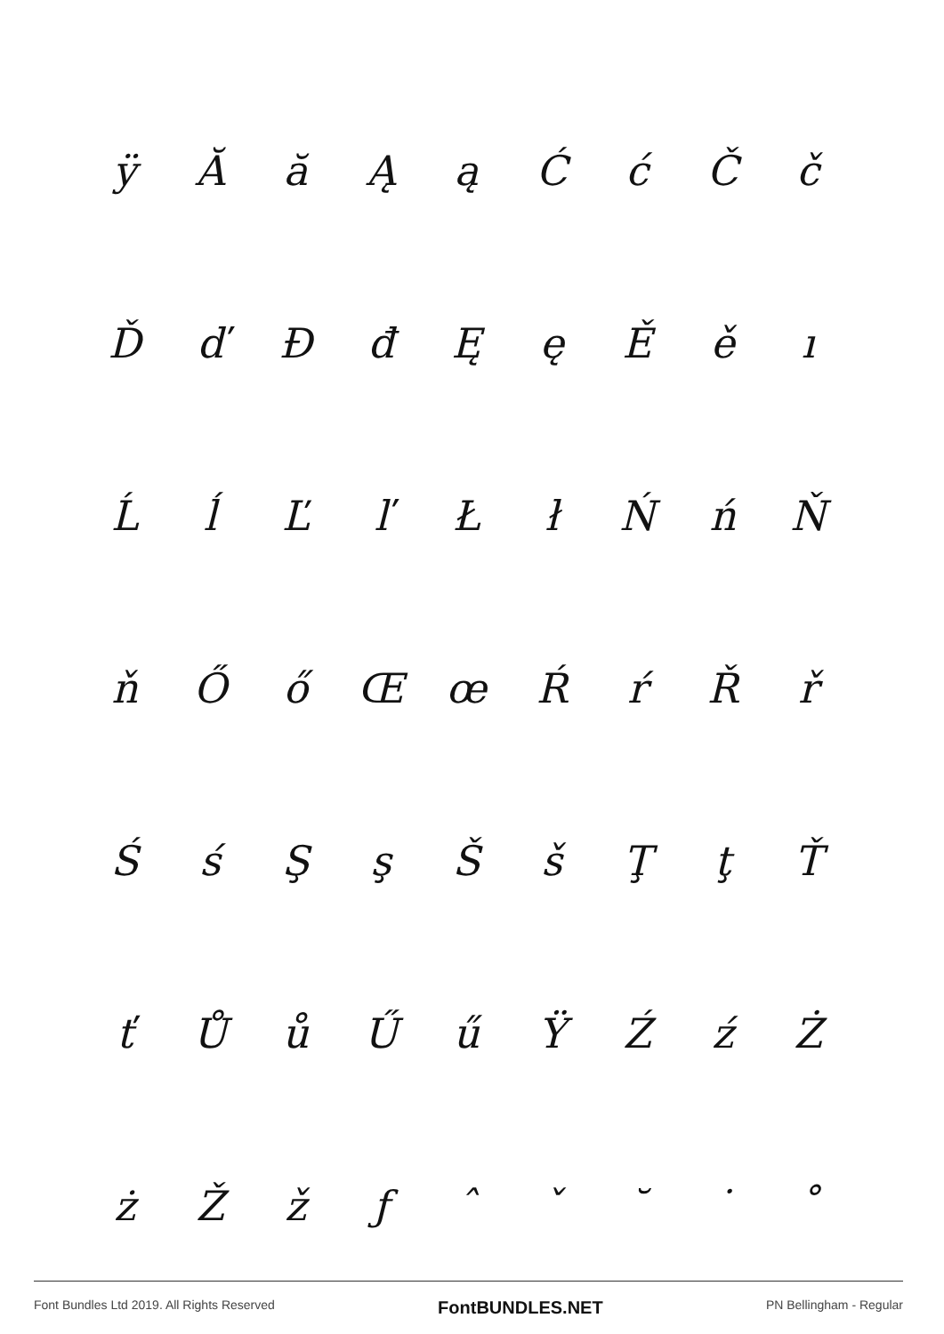| ÿ | Ă | ă | Ą | ą | Ć | ć | Č | č |
| Ď | ď | Đ | đ | Ę | ę | Ě | ě | ı |
| Ĺ | ĺ | Ľ | ľ | Ł | ł | Ń | ń | Ň |
| ň | Ő | ő | Œ | œ | Ŕ | ŕ | Ř | ř |
| Ś | ś | Ş | ş | Š | š | Ţ | ţ | Ť |
| ť | Ů | ů | Ű | ű | Ÿ | Ź | ź | Ż |
| ż | Ž | ž | ƒ | ˆ | ˇ | ˘ | ˙ | ˚ |
Font Bundles Ltd 2019. All Rights Reserved FontBUNDLES.NET PN Bellingham - Regular